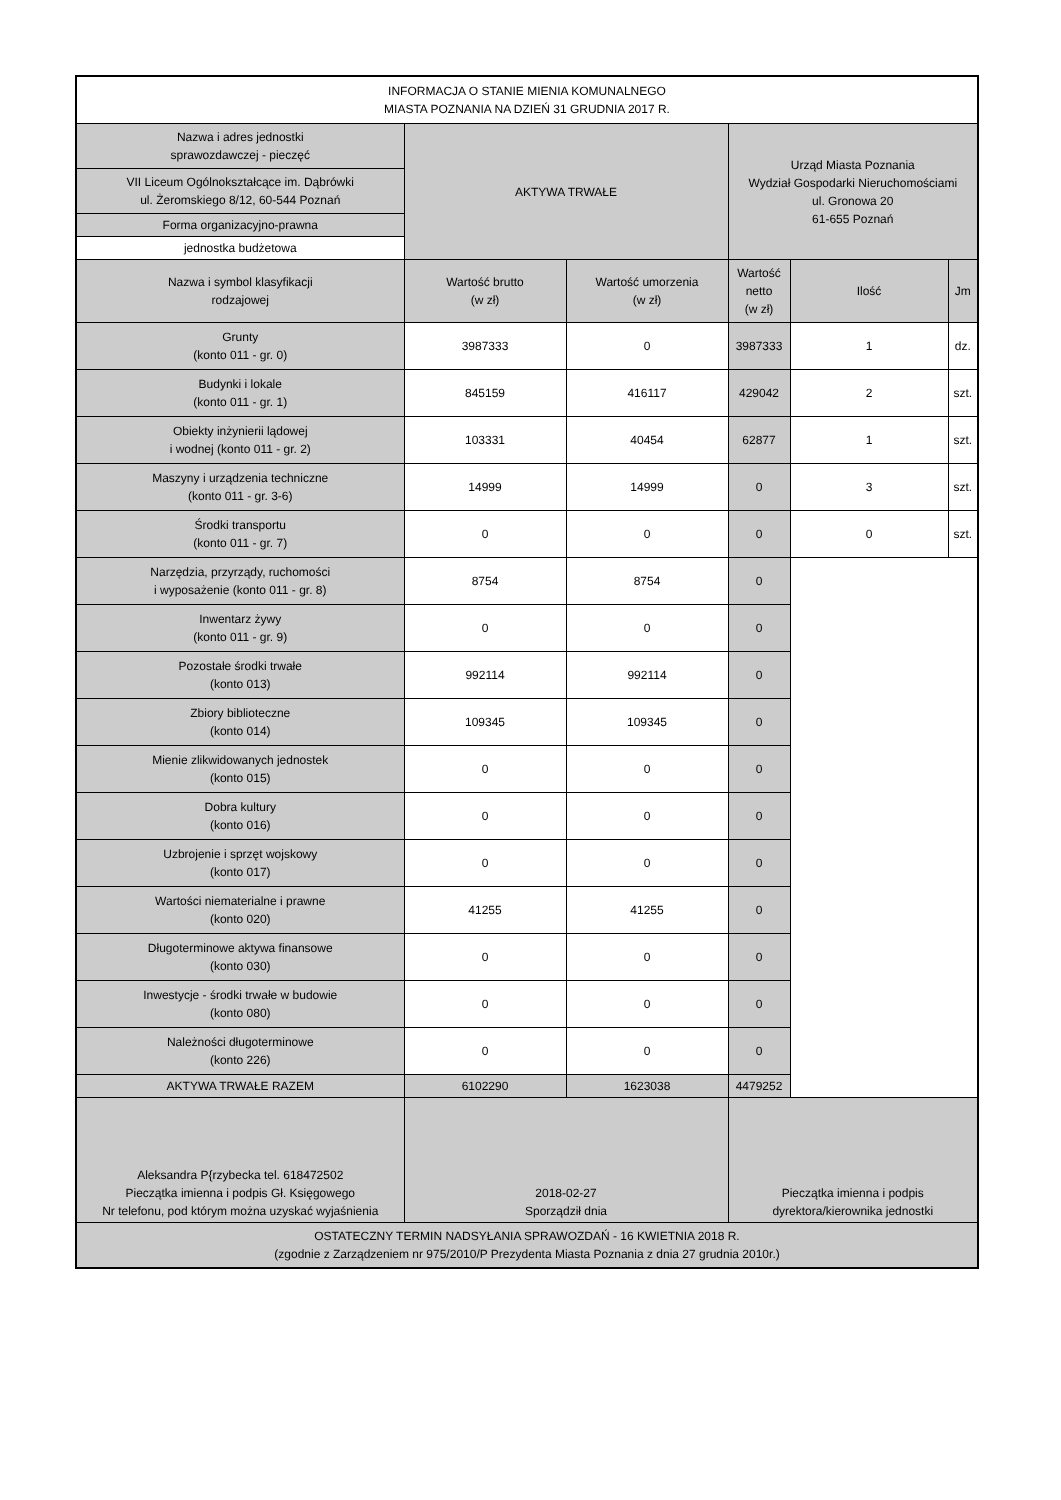| INFORMACJA O STANIE MIENIA KOMUNALNEGO MIASTA POZNANIA NA DZIEŃ 31 GRUDNIA 2017 R. | | | | | |
| Nazwa i adres jednostki sprawozdawczej - pieczęć | AKTYWA TRWAŁE | | Urząd Miasta Poznania Wydział Gospodarki Nieruchomościami ul. Gronowa 20 61-655 Poznań | | |
| VII Liceum Ogólnokształcące im. Dąbrówki ul. Żeromskiego 8/12, 60-544 Poznań | | | | | |
| Forma organizacyjno-prawna | | | | | |
| jednostka budżetowa | | | | | |
| Nazwa i symbol klasyfikacji rodzajowej | Wartość brutto (w zł) | Wartość umorzenia (w zł) | Wartość netto (w zł) | Ilość | Jm |
| Grunty (konto 011 - gr. 0) | 3987333 | 0 | 3987333 | 1 | dz. |
| Budynki i lokale (konto 011 - gr. 1) | 845159 | 416117 | 429042 | 2 | szt. |
| Obiekty inżynierii lądowej i wodnej (konto 011 - gr. 2) | 103331 | 40454 | 62877 | 1 | szt. |
| Maszyny i urządzenia techniczne (konto 011 - gr. 3-6) | 14999 | 14999 | 0 | 3 | szt. |
| Środki transportu (konto 011 - gr. 7) | 0 | 0 | 0 | 0 | szt. |
| Narzędzia, przyrządy, ruchomości i wyposażenie (konto 011 - gr. 8) | 8754 | 8754 | 0 | | |
| Inwentarz żywy (konto 011 - gr. 9) | 0 | 0 | 0 | | |
| Pozostałe środki trwałe (konto 013) | 992114 | 992114 | 0 | | |
| Zbiory biblioteczne (konto 014) | 109345 | 109345 | 0 | | |
| Mienie zlikwidowanych jednostek (konto 015) | 0 | 0 | 0 | | |
| Dobra kultury (konto 016) | 0 | 0 | 0 | | |
| Uzbrojenie i sprzęt wojskowy (konto 017) | 0 | 0 | 0 | | |
| Wartości niematerialne i prawne (konto 020) | 41255 | 41255 | 0 | | |
| Długoterminowe aktywa finansowe (konto 030) | 0 | 0 | 0 | | |
| Inwestycje - środki trwałe w budowie (konto 080) | 0 | 0 | 0 | | |
| Należności długoterminowe (konto 226) | 0 | 0 | 0 | | |
| AKTYWA TRWAŁE RAZEM | 6102290 | 1623038 | 4479252 | | |
| Aleksandra P{rzybecka tel. 618472502 Pieczątka imienna i podpis Gł. Księgowego Nr telefonu, pod którym można uzyskać wyjaśnienia | 2018-02-27 Sporządził dnia | | Pieczątka imienna i podpis dyrektora/kierownika jednostki | | |
| OSTATECZNY TERMIN NADSYŁANIA SPRAWOZDAŃ - 16 KWIETNIA 2018 R. (zgodnie z Zarządzeniem nr 975/2010/P Prezydenta Miasta Poznania z dnia 27 grudnia 2010r.) | | | | | |